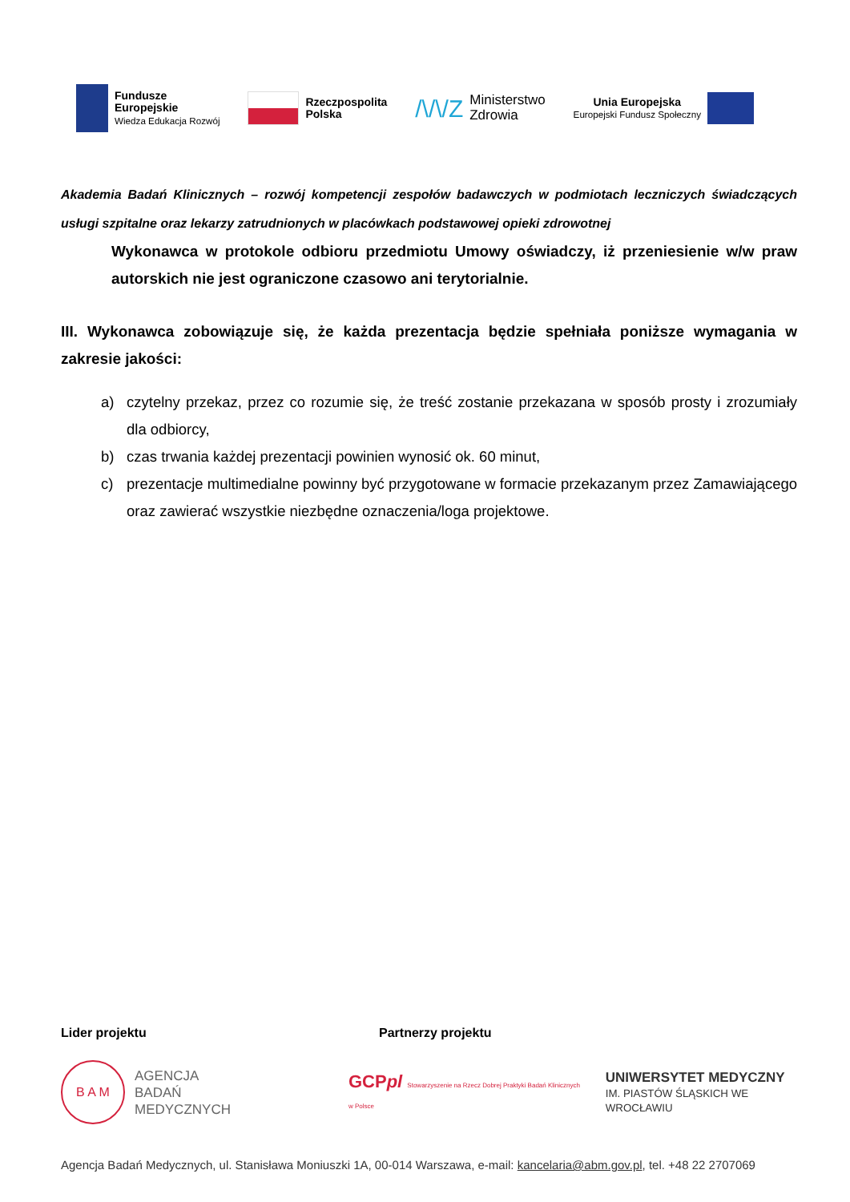Fundusze
Europejskie
Wiedza Edukacja Rozwój
Rzeczpospolita
Polska
/\/\/Z Ministerstwo
Zdrowia
Unia Europejska
Europejski Fundusz Społeczny
Akademia Badań Klinicznych – rozwój kompetencji zespołów badawczych w podmiotach leczniczych świadczących usługi szpitalne oraz lekarzy zatrudnionych w placówkach podstawowej opieki zdrowotnej
Wykonawca w protokole odbioru przedmiotu Umowy oświadczy, iż przeniesienie w/w praw autorskich nie jest ograniczone czasowo ani terytorialnie.
III. Wykonawca zobowiązuje się, że każda prezentacja będzie spełniała poniższe wymagania w zakresie jakości:
a) czytelny przekaz, przez co rozumie się, że treść zostanie przekazana w sposób prosty i zrozumiały dla odbiorcy,
b) czas trwania każdej prezentacji powinien wynosić ok. 60 minut,
c) prezentacje multimedialne powinny być przygotowane w formacie przekazanym przez Zamawiającego oraz zawierać wszystkie niezbędne oznaczenia/loga projektowe.
Lider projektu Partnerzy projektu
B A M
AGENCJA
BADAŃ
MEDYCZNYCH
GCPpl Stowarzyszenie na Rzecz Dobrej Praktyki Badań Klinicznych w Polsce
UNIWERSYTET MEDYCZNY
IM. PIASTÓW ŚLĄSKICH WE WROCŁAWIU
Agencja Badań Medycznych, ul. Stanisława Moniuszki 1A, 00-014 Warszawa, e-mail: kancelaria@abm.gov.pl, tel. +48 22 2707069